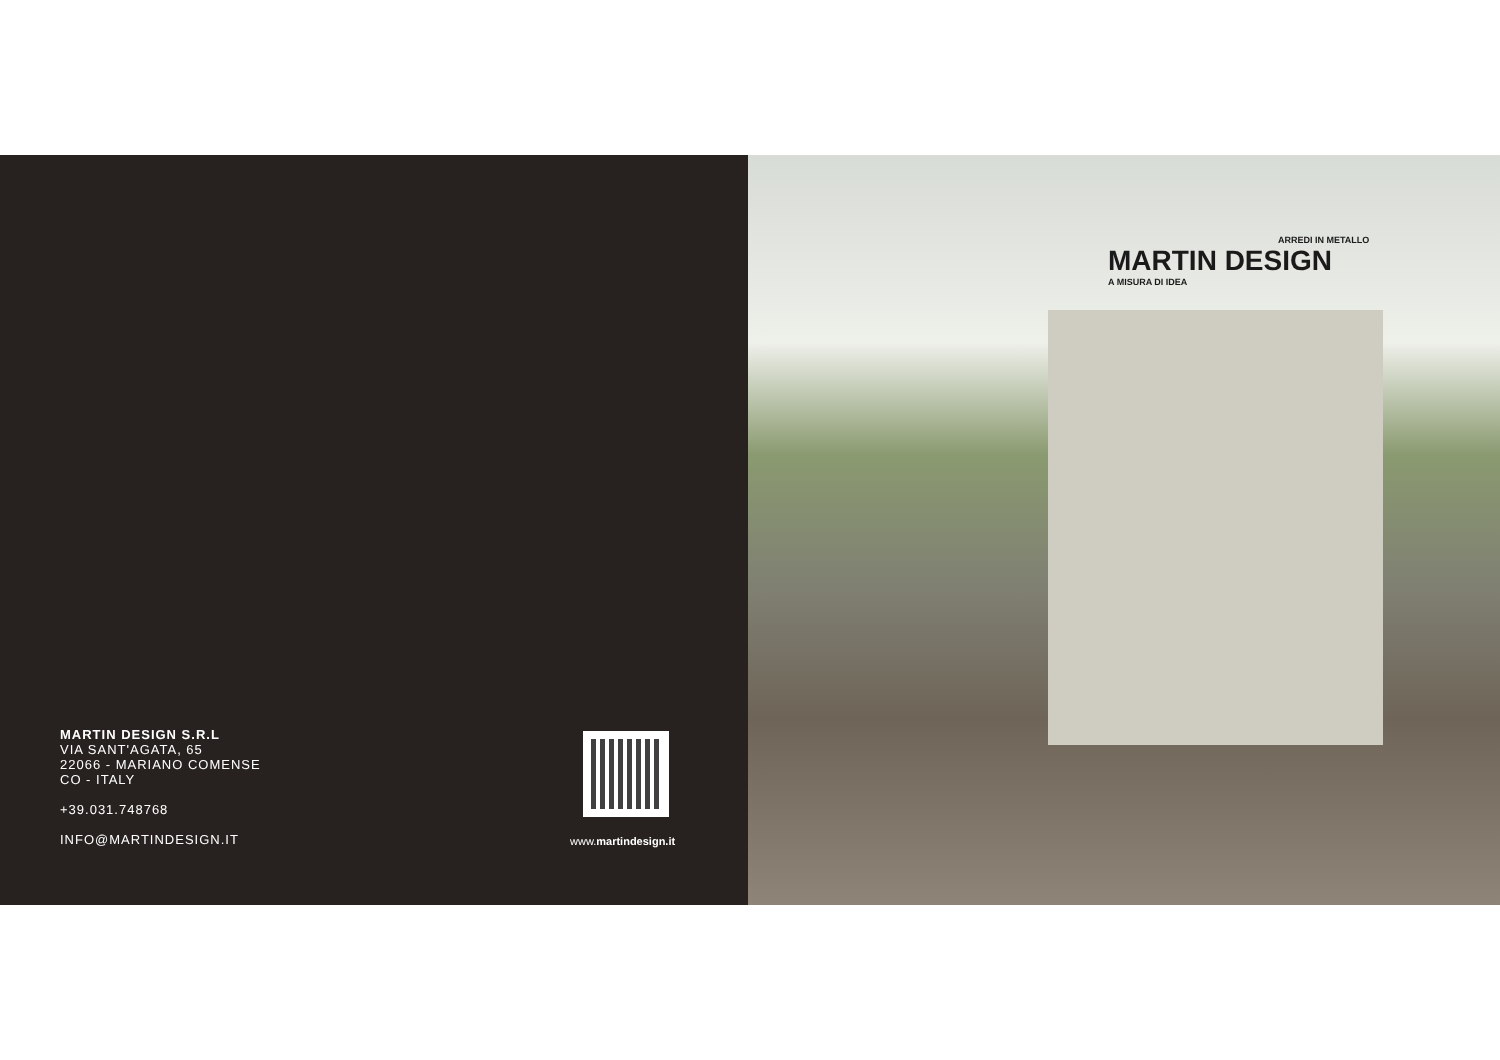MARTIN DESIGN S.R.L
VIA SANT'AGATA, 65
22066 - MARIANO COMENSE
CO - ITALY
+39.031.748768
INFO@MARTINDESIGN.IT
www.martindesign.it
ARREDI IN METALLO
MARTIN DESIGN
A MISURA DI IDEA